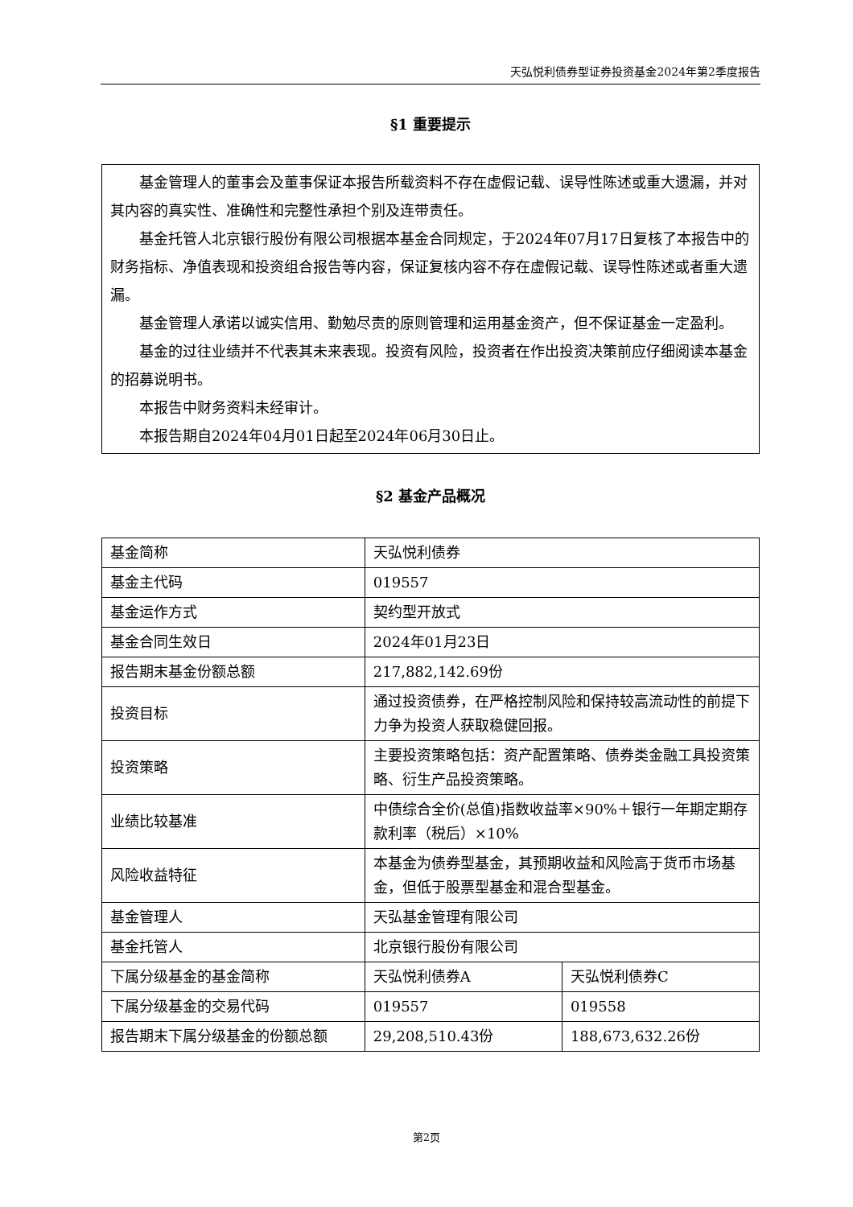天弘悦利债券型证券投资基金2024年第2季度报告
§1 重要提示
基金管理人的董事会及董事保证本报告所载资料不存在虚假记载、误导性陈述或重大遗漏，并对其内容的真实性、准确性和完整性承担个别及连带责任。
基金托管人北京银行股份有限公司根据本基金合同规定，于2024年07月17日复核了本报告中的财务指标、净值表现和投资组合报告等内容，保证复核内容不存在虚假记载、误导性陈述或者重大遗漏。
基金管理人承诺以诚实信用、勤勉尽责的原则管理和运用基金资产，但不保证基金一定盈利。
基金的过往业绩并不代表其未来表现。投资有风险，投资者在作出投资决策前应仔细阅读本基金的招募说明书。
本报告中财务资料未经审计。
本报告期自2024年04月01日起至2024年06月30日止。
§2 基金产品概况
| 基金简称 | 天弘悦利债券 | |
| 基金主代码 | 019557 | |
| 基金运作方式 | 契约型开放式 | |
| 基金合同生效日 | 2024年01月23日 | |
| 报告期末基金份额总额 | 217,882,142.69份 | |
| 投资目标 | 通过投资债券，在严格控制风险和保持较高流动性的前提下力争为投资人获取稳健回报。 | |
| 投资策略 | 主要投资策略包括：资产配置策略、债券类金融工具投资策略、衍生产品投资策略。 | |
| 业绩比较基准 | 中债综合全价(总值)指数收益率×90%＋银行一年期定期存款利率（税后）×10% | |
| 风险收益特征 | 本基金为债券型基金，其预期收益和风险高于货币市场基金，但低于股票型基金和混合型基金。 | |
| 基金管理人 | 天弘基金管理有限公司 | |
| 基金托管人 | 北京银行股份有限公司 | |
| 下属分级基金的基金简称 | 天弘悦利债券A | 天弘悦利债券C |
| 下属分级基金的交易代码 | 019557 | 019558 |
| 报告期末下属分级基金的份额总额 | 29,208,510.43份 | 188,673,632.26份 |
第2页